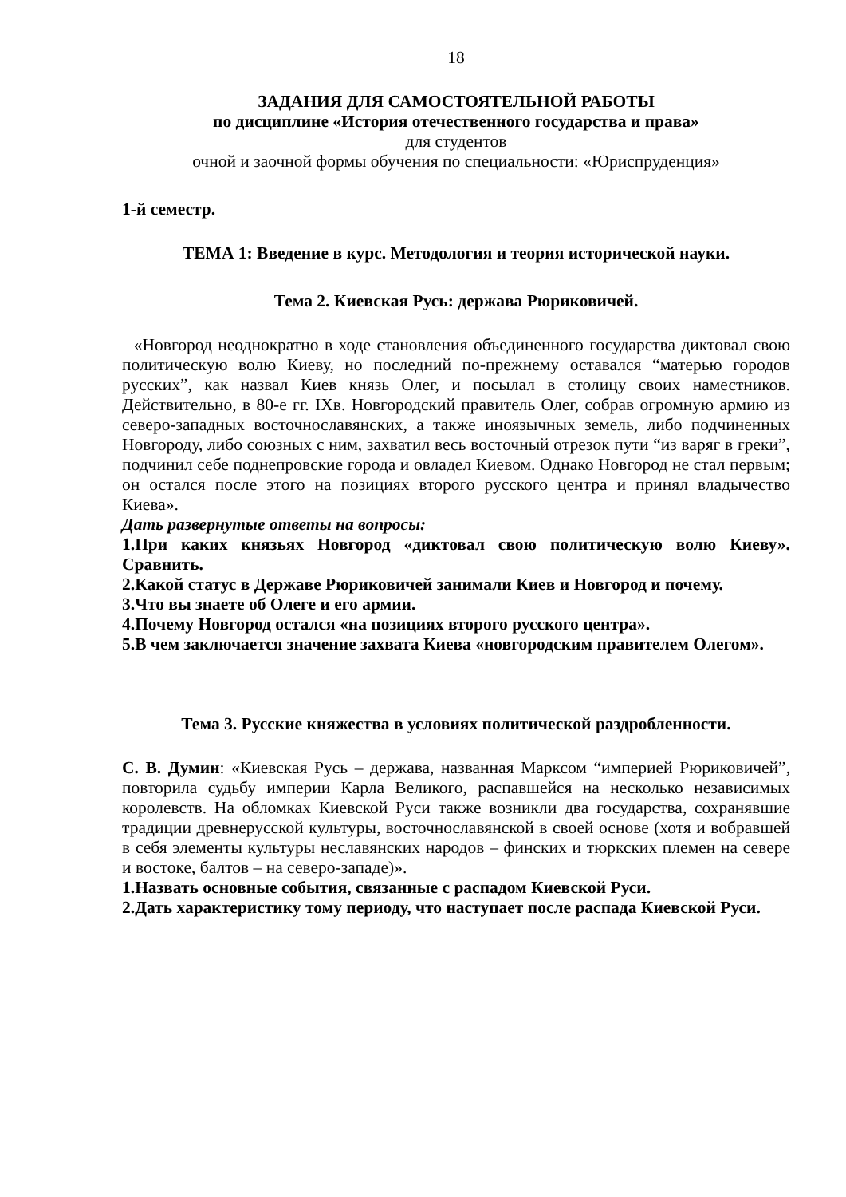18
ЗАДАНИЯ ДЛЯ САМОСТОЯТЕЛЬНОЙ РАБОТЫ
по дисциплине «История отечественного государства и права»
для студентов
очной и заочной формы обучения по специальности: «Юриспруденция»
1-й семестр.
ТЕМА 1: Введение в курс. Методология и теория исторической науки.
Тема 2. Киевская Русь: держава Рюриковичей.
«Новгород неоднократно в ходе становления объединенного государства диктовал свою политическую волю Киеву, но последний по-прежнему оставался “матерью городов русских”, как назвал Киев князь Олег, и посылал в столицу своих наместников. Действительно, в 80-е гг. IXв. Новгородский правитель Олег, собрав огромную армию из северо-западных восточнославянских, а также иноязычных земель, либо подчиненных Новгороду, либо союзных с ним, захватил весь восточный отрезок пути “из варяг в греки”, подчинил себе поднепровские города и овладел Киевом. Однако Новгород не стал первым; он остался после этого на позициях второго русского центра и принял владычество Киева».
Дать развернутые ответы на вопросы:
1.При каких князьях Новгород «диктовал свою политическую волю Киеву». Сравнить.
2.Какой статус в Державе Рюриковичей занимали Киев и Новгород и почему.
3.Что вы знаете об Олеге и его армии.
4.Почему Новгород остался «на позициях второго русского центра».
5.В чем заключается значение захвата Киева «новгородским правителем Олегом».
Тема 3. Русские княжества в условиях политической раздробленности.
С. В. Думин: «Киевская Русь – держава, названная Марксом “империей Рюриковичей”, повторила судьбу империи Карла Великого, распавшейся на несколько независимых королевств. На обломках Киевской Руси также возникли два государства, сохранявшие традиции древнерусской культуры, восточнославянской в своей основе (хотя и вобравшей в себя элементы культуры неславянских народов – финских и тюркских племен на севере и востоке, балтов – на северо-западе)».
1.Назвать основные события, связанные с распадом Киевской Руси.
2.Дать характеристику тому периоду, что наступает после распада Киевской Руси.